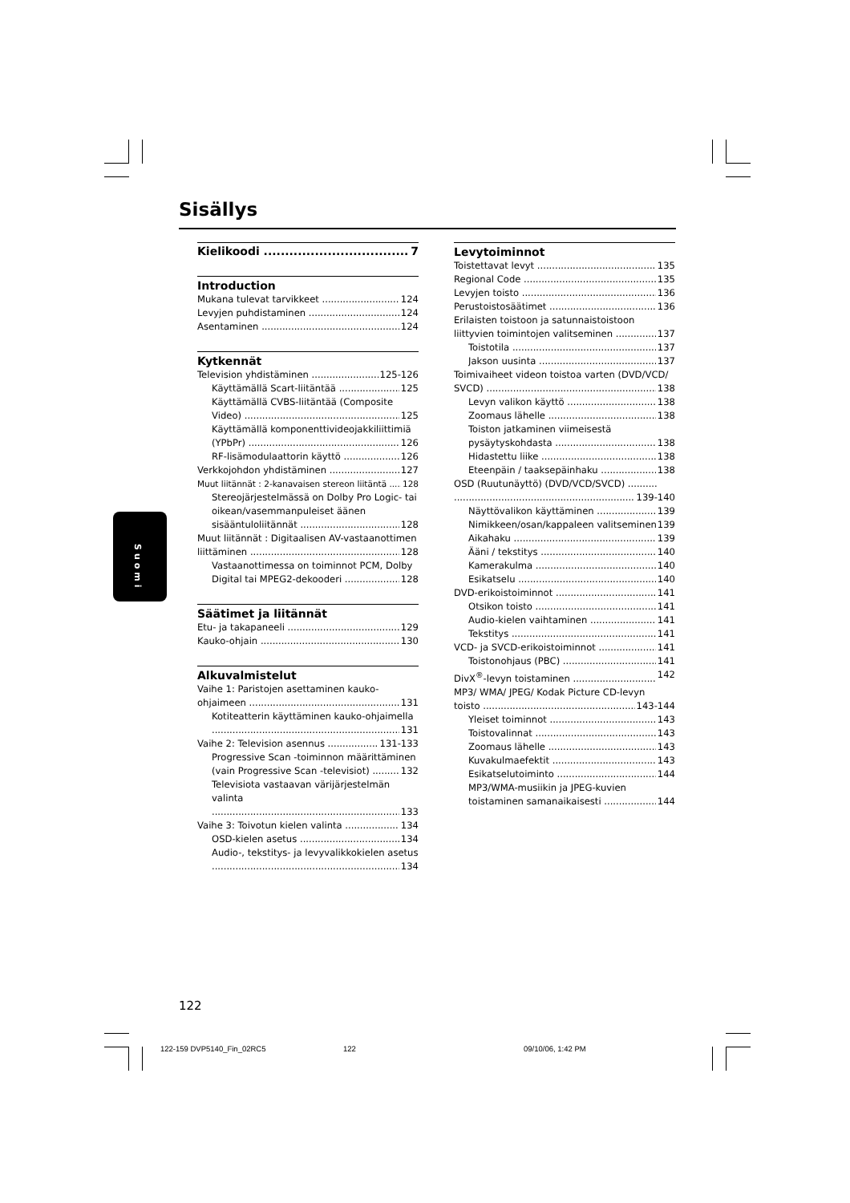Sisällys
Kielikoodi 7
Introduction
Mukana tulevat tarvikkeet 124
Levyjen puhdistaminen 124
Asentaminen 124
Kytkennät
Television yhdistäminen 125-126
Käyttämällä Scart-liitäntää 125
Käyttämällä CVBS-liitäntää (Composite
Video) 125
Käyttämällä komponenttivideojakkiliittimiä
(YPbPr) 126
RF-lisämodulaattorin käyttö 126
Verkkojohdon yhdistäminen 127
Muut liitännät : 2-kanavaisen stereon liitäntä 128
Stereojärjestelmässä on Dolby Pro Logic- tai oikean/vasemmanpuleiset äänen
sisääntuloliitännät 128
Muut liitännät : Digitaalisen AV-vastaanottimen
liittäminen 128
Vastaanottimessa on toiminnot PCM, Dolby
Digital tai MPEG2-dekooderi 128
Säätimet ja liitännät
Etu- ja takapaneeli 129
Kauko-ohjain 130
Alkuvalmistelut
Vaihe 1: Paristojen asettaminen kauko-
ohjaimeen 131
Kotiteatterin käyttäminen kauko-ohjaimella
131
Vaihe 2: Television asennus 131-133
Progressive Scan -toiminnon määrittäminen
(vain Progressive Scan -televisiot) 132
Televisiota vastaavan värijärjestelmän valinta
133
Vaihe 3: Toivotun kielen valinta 134
OSD-kielen asetus 134
Audio-, tekstitys- ja levyvalikkokielen asetus
134
Levytoiminnot
Toistettavat levyt 135
Regional Code 135
Levyjen toisto 136
Perustoistosäätimet 136
Erilaisten toistoon ja satunnaistoistoon
liittyvien toimintojen valitseminen 137
Toistotila 137
Jakson uusinta 137
Toimivaiheet videon toistoa varten (DVD/VCD/
SVCD) 138
Levyn valikon käyttö 138
Zoomaus lähelle 138
Toiston jatkaminen viimeisestä
pysäytyskohdasta 138
Hidastettu liike 138
Eteenpäin / taaksepäinhaku 138
OSD (Ruutunäyttö) (DVD/VCD/SVCD) ..........
139-140
Näyttövalikon käyttäminen 139
Nimikkeen/osan/kappaleen valitseminen 139
Aikahaku 139
Ääni / tekstitys 140
Kamerakulma 140
Esikatselu 140
DVD-erikoistoiminnot 141
Otsikon toisto 141
Audio-kielen vaihtaminen 141
Tekstitys 141
VCD- ja SVCD-erikoistoiminnot 141
Toistonohjaus (PBC) 141
DivX<sup>®</sup>-levyn toistaminen 142
MP3/ WMA/ JPEG/ Kodak Picture CD-levyn
toisto 143-144
Yleiset toiminnot 143
Toistovalinnat 143
Zoomaus lähelle 143
Kuvakulmaefektit 143
Esikatselutoiminto 144
MP3/WMA-musiikin ja JPEG-kuvien
toistaminen samanaikaisesti 144
Suomi
122
122-159 DVP5140_Fin_02RC5 122 09/10/06, 1:42 PM